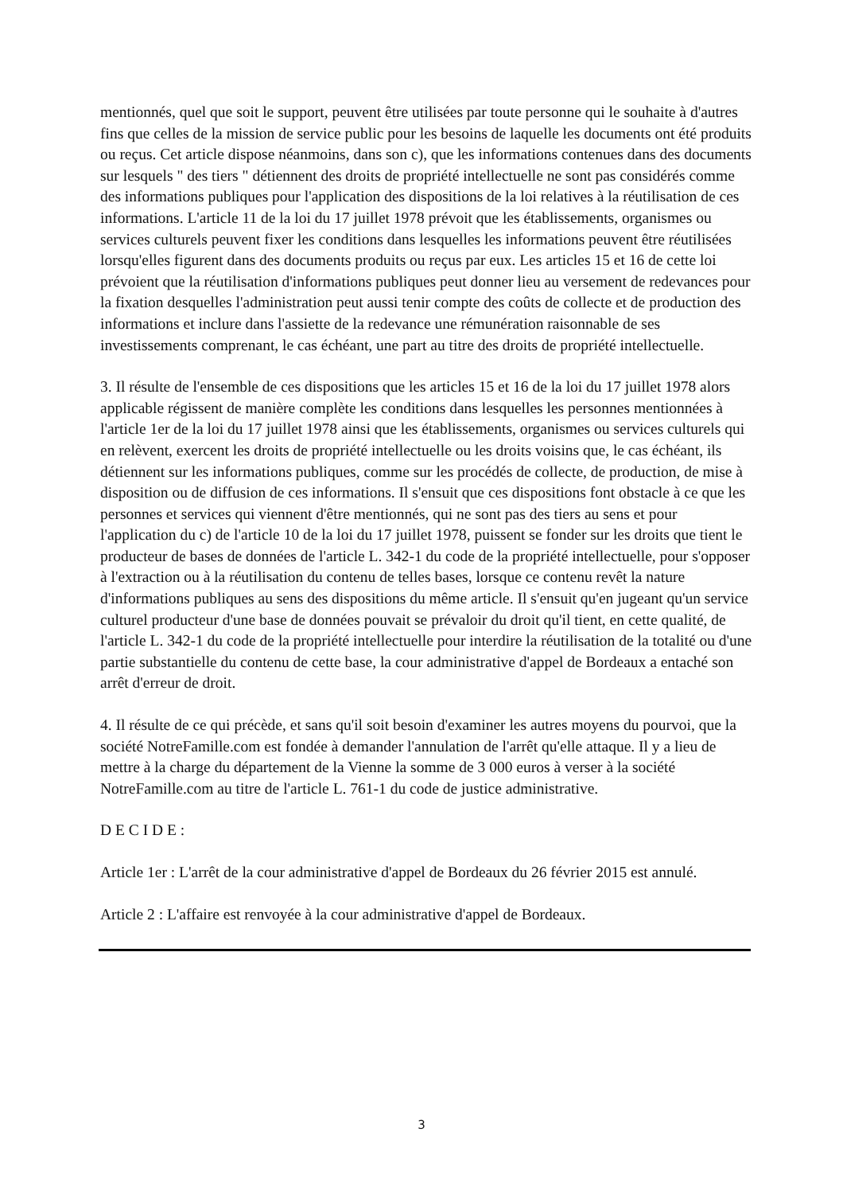mentionnés, quel que soit le support, peuvent être utilisées par toute personne qui le souhaite à d'autres fins que celles de la mission de service public pour les besoins de laquelle les documents ont été produits ou reçus. Cet article dispose néanmoins, dans son c), que les informations contenues dans des documents sur lesquels " des tiers " détiennent des droits de propriété intellectuelle ne sont pas considérés comme des informations publiques pour l'application des dispositions de la loi relatives à la réutilisation de ces informations. L'article 11 de la loi du 17 juillet 1978 prévoit que les établissements, organismes ou services culturels peuvent fixer les conditions dans lesquelles les informations peuvent être réutilisées lorsqu'elles figurent dans des documents produits ou reçus par eux. Les articles 15 et 16 de cette loi prévoient que la réutilisation d'informations publiques peut donner lieu au versement de redevances pour la fixation desquelles l'administration peut aussi tenir compte des coûts de collecte et de production des informations et inclure dans l'assiette de la redevance une rémunération raisonnable de ses investissements comprenant, le cas échéant, une part au titre des droits de propriété intellectuelle.
3. Il résulte de l'ensemble de ces dispositions que les articles 15 et 16 de la loi du 17 juillet 1978 alors applicable régissent de manière complète les conditions dans lesquelles les personnes mentionnées à l'article 1er de la loi du 17 juillet 1978 ainsi que les établissements, organismes ou services culturels qui en relèvent, exercent les droits de propriété intellectuelle ou les droits voisins que, le cas échéant, ils détiennent sur les informations publiques, comme sur les procédés de collecte, de production, de mise à disposition ou de diffusion de ces informations. Il s'ensuit que ces dispositions font obstacle à ce que les personnes et services qui viennent d'être mentionnés, qui ne sont pas des tiers au sens et pour l'application du c) de l'article 10 de la loi du 17 juillet 1978, puissent se fonder sur les droits que tient le producteur de bases de données de l'article L. 342-1 du code de la propriété intellectuelle, pour s'opposer à l'extraction ou à la réutilisation du contenu de telles bases, lorsque ce contenu revêt la nature d'informations publiques au sens des dispositions du même article. Il s'ensuit qu'en jugeant qu'un service culturel producteur d'une base de données pouvait se prévaloir du droit qu'il tient, en cette qualité, de l'article L. 342-1 du code de la propriété intellectuelle pour interdire la réutilisation de la totalité ou d'une partie substantielle du contenu de cette base, la cour administrative d'appel de Bordeaux a entaché son arrêt d'erreur de droit.
4. Il résulte de ce qui précède, et sans qu'il soit besoin d'examiner les autres moyens du pourvoi, que la société NotreFamille.com est fondée à demander l'annulation de l'arrêt qu'elle attaque. Il y a lieu de mettre à la charge du département de la Vienne la somme de 3 000 euros à verser à la société NotreFamille.com au titre de l'article L. 761-1 du code de justice administrative.
D E C I D E :
Article 1er : L'arrêt de la cour administrative d'appel de Bordeaux du 26 février 2015 est annulé.
Article 2 : L'affaire est renvoyée à la cour administrative d'appel de Bordeaux.
3